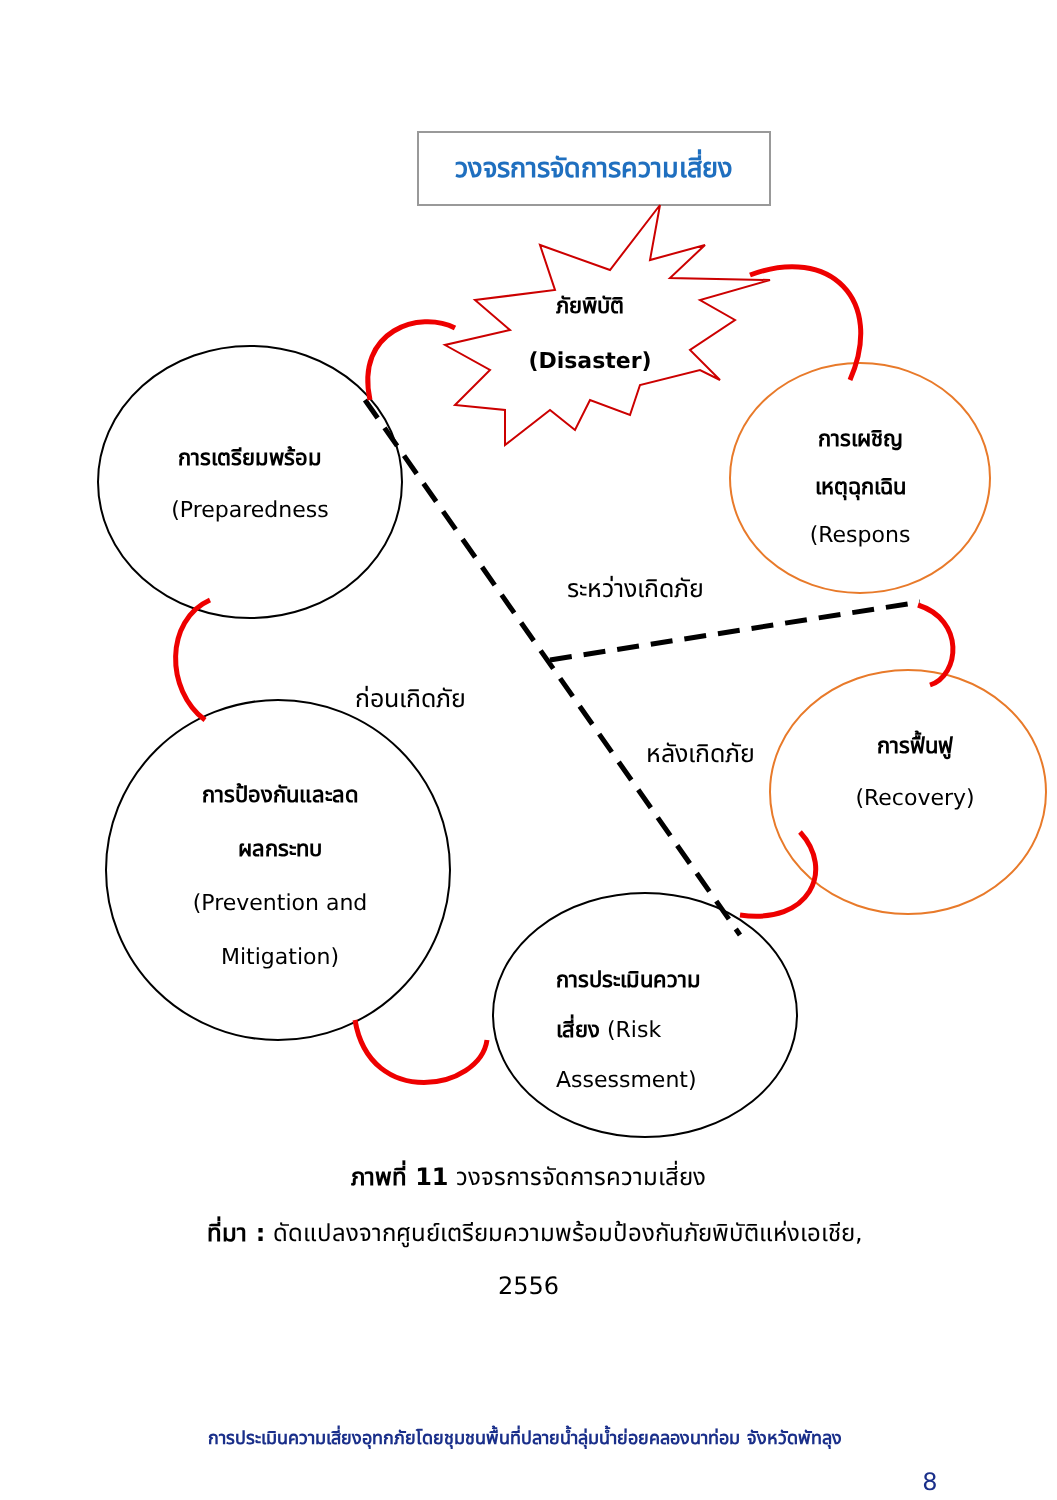วงจรการจัดการความเสี่ยง
ภัยพิบัติ
(Disaster)
การเตรียมพร้อม
(Preparedness
การเผชิญ
เหตุฉุกเฉิน
(Respons
ระหว่างเกิดภัย
ก่อนเกิดภัย
หลังเกิดภัย
การฟื้นฟู
(Recovery)
การป้องกันและลด
ผลกระทบ
(Prevention and
Mitigation)
การประเมินความ
เสี่ยง (Risk
Assessment)
ภาพที่ 11 วงจรการจัดการความเสี่ยง
ที่มา : ดัดแปลงจากศูนย์เตรียมความพร้อมป้องกันภัยพิบัติแห่งเอเชีย,
2556
การประเมินความเสี่ยงอุทกภัยโดยชุมชนพื้นที่ปลายน้ำลุ่มน้ำย่อยคลองนาท่อม จังหวัดพัทลุง
8